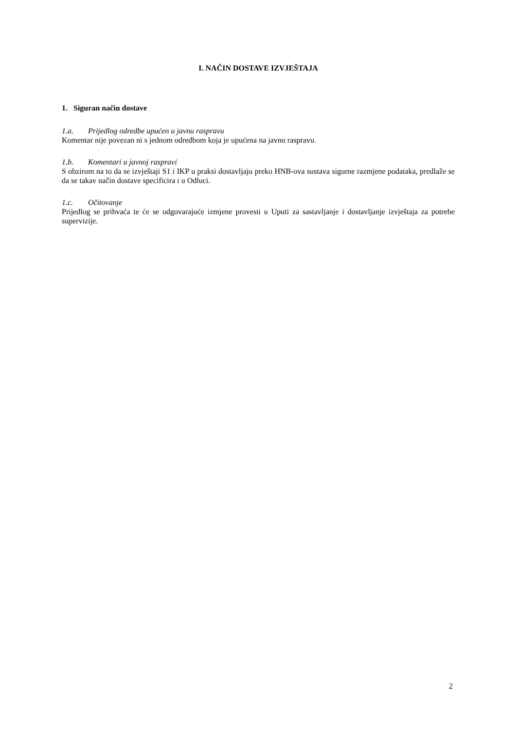I. NAČIN DOSTAVE IZVJEŠTAJA
1. Siguran način dostave
1.a. Prijedlog odredbe upućen u javnu raspravu
Komentar nije povezan ni s jednom odredbom koja je upućena na javnu raspravu.
1.b. Komentari u javnoj raspravi
S obzirom na to da se izvještaji S1 i IKP u praksi dostavljaju preko HNB-ova sustava sigurne razmjene podataka, predlaže se da se takav način dostave specificira i u Odluci.
1.c. Očitovanje
Prijedlog se prihvaća te će se odgovarajuće izmjene provesti u Uputi za sastavljanje i dostavljanje izvještaja za potrebe supervizije.
2